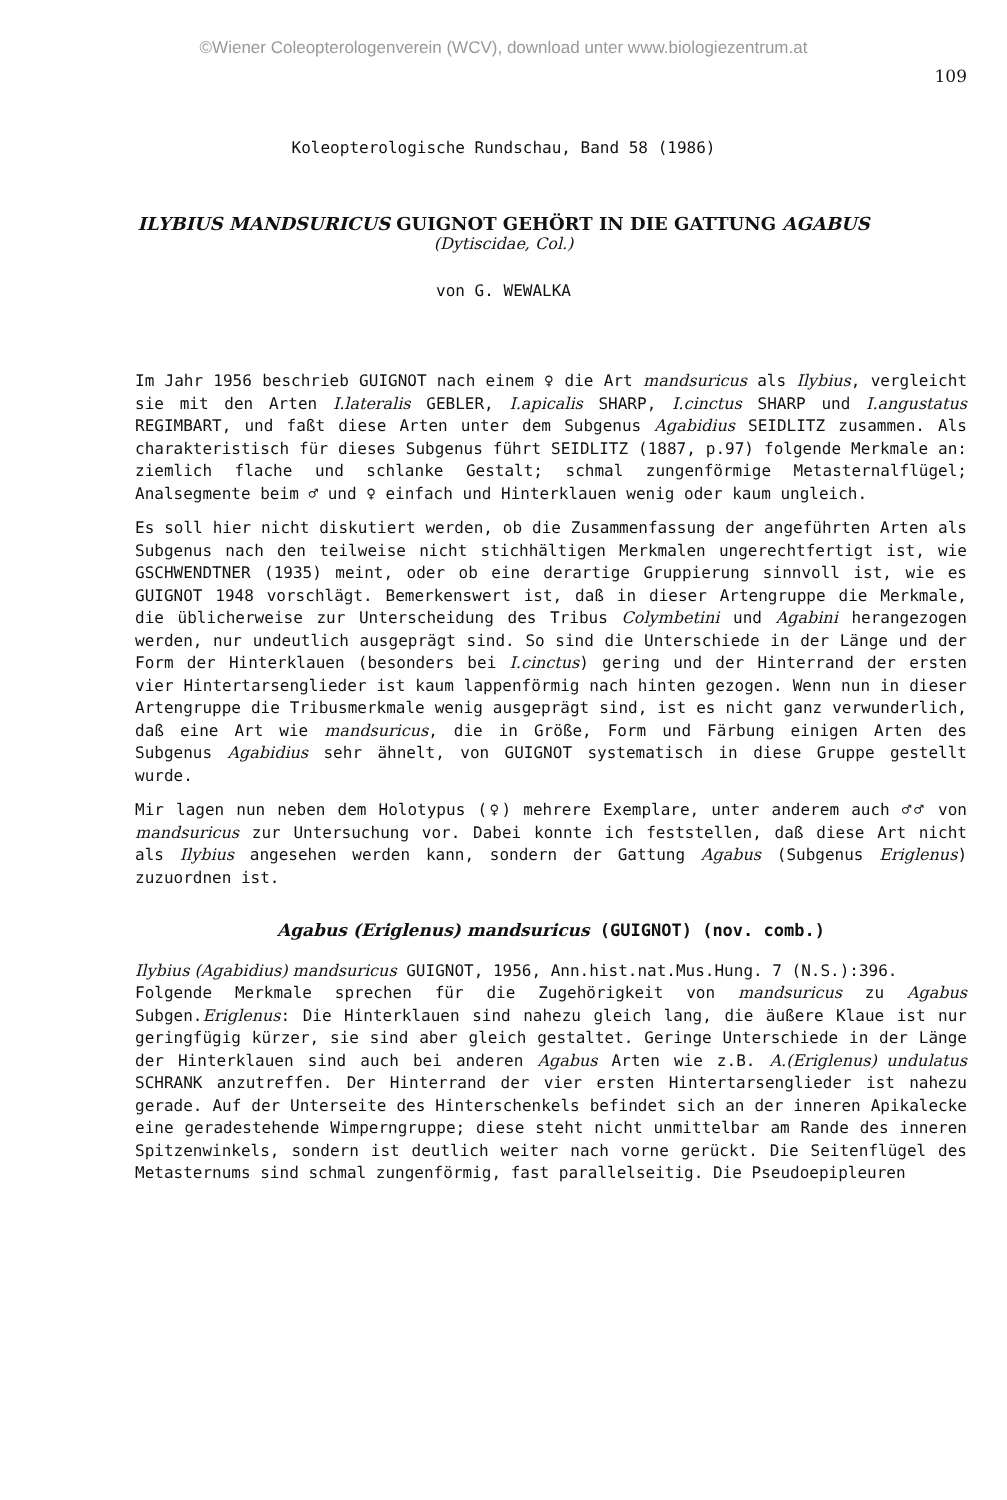©Wiener Coleopterologenverein (WCV), download unter www.biologiezentrum.at
109
Koleopterologische Rundschau, Band 58 (1986)
ILYBIUS MANDSURICUS GUIGNOT GEHÖRT IN DIE GATTUNG AGABUS
(Dytiscidae, Col.)
von G. WEWALKA
Im Jahr 1956 beschrieb GUIGNOT nach einem ♀ die Art mandsuricus als Ilybius, vergleicht sie mit den Arten I.lateralis GEBLER, I.apicalis SHARP, I.cinctus SHARP und I.angustatus REGIMBART, und faßt diese Arten unter dem Subgenus Agabidius SEIDLITZ zusammen. Als charakteristisch für dieses Subgenus führt SEIDLITZ (1887, p.97) folgende Merkmale an: ziemlich flache und schlanke Gestalt; schmal zungenförmige Metasternalflügel; Analsegmente beim ♂ und ♀ einfach und Hinterklauen wenig oder kaum ungleich.
Es soll hier nicht diskutiert werden, ob die Zusammenfassung der angeführten Arten als Subgenus nach den teilweise nicht stichhältigen Merkmalen ungerechtfertigt ist, wie GSCHWENDTNER (1935) meint, oder ob eine derartige Gruppierung sinnvoll ist, wie es GUIGNOT 1948 vorschlägt. Bemerkenswert ist, daß in dieser Artengruppe die Merkmale, die üblicherweise zur Unterscheidung des Tribus Colymbetini und Agabini herangezogen werden, nur undeutlich ausgeprägt sind. So sind die Unterschiede in der Länge und der Form der Hinterklauen (besonders bei I.cinctus) gering und der Hinterrand der ersten vier Hintertarsenglieder ist kaum lappenförmig nach hinten gezogen. Wenn nun in dieser Artengruppe die Tribusmerkmale wenig ausgeprägt sind, ist es nicht ganz verwunderlich, daß eine Art wie mandsuricus, die in Größe, Form und Färbung einigen Arten des Subgenus Agabidius sehr ähnelt, von GUIGNOT systematisch in diese Gruppe gestellt wurde.
Mir lagen nun neben dem Holotypus (♀) mehrere Exemplare, unter anderem auch ♂♂ von mandsuricus zur Untersuchung vor. Dabei konnte ich feststellen, daß diese Art nicht als Ilybius angesehen werden kann, sondern der Gattung Agabus (Subgenus Eriglenus) zuzuordnen ist.
Agabus (Eriglenus) mandsuricus (GUIGNOT) (nov. comb.)
Ilybius (Agabidius) mandsuricus GUIGNOT, 1956, Ann.hist.nat.Mus.Hung. 7 (N.S.):396.
Folgende Merkmale sprechen für die Zugehörigkeit von mandsuricus zu Agabus Subgen.Eriglenus: Die Hinterklauen sind nahezu gleich lang, die äußere Klaue ist nur geringfügig kürzer, sie sind aber gleich gestaltet. Geringe Unterschiede in der Länge der Hinterklauen sind auch bei anderen Agabus Arten wie z.B. A.(Eriglenus) undulatus SCHRANK anzutreffen. Der Hinterrand der vier ersten Hintertarsenglieder ist nahezu gerade. Auf der Unterseite des Hinterschenkels befindet sich an der inneren Apikalecke eine geradestehende Wimperngruppe; diese steht nicht unmittelbar am Rande des inneren Spitzenwinkels, sondern ist deutlich weiter nach vorne gerückt. Die Seitenflügel des Metasternums sind schmal zungenförmig, fast parallelseitig. Die Pseudoepipleuren